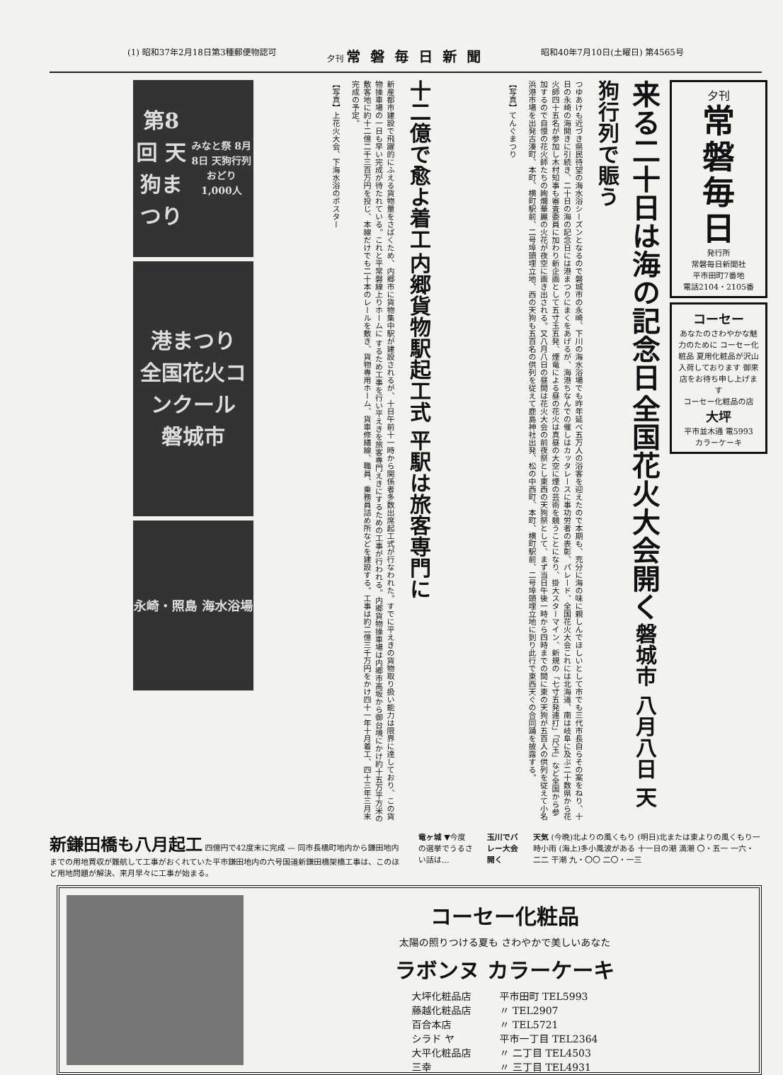(1) 昭和37年2月18日第3種郵便物認可 夕刊 常磐毎日新聞 昭和40年7月10日(土曜日) 第4565号
夕刊
常
磐
毎
日
発行所
常磐毎日新聞社
平市田町7番地
電話2104・2105番
コーセー
あなたのさわやかな魅力のために コーセー化粧品 夏用化粧品が沢山入荷しております 御来店をお待ち申し上げます
コーセー化粧品の店
大坪
平市並木通 電5993
カラーケーキ
来る二十日は海の記念日 全国花火大会開く 磐城市 八月八日 天狗行列で賑う
つゆあけも近づき県民待望の海水浴シーズンとなるので磐城市の永崎、下川の海水浴場でも昨年延べ五万人の浴客を迎えたので本期も、充分に海の味に親しんでほしいとして市でも三代市長自らその案をねり、十日の永崎の海開きに引続き、二十日の海の記念日には港まつりにまくをあげるが、海港ちなんでの催しはカッタレースに事功労者の表彰、パレード、全国花火大会これには北海道、南は岐阜に及ぶ二十数県から花火師四十五名が参加し木村知事も審査委員に加わり新企画として五寸玉五発、煙竜による昼の花火は真昼の大空に煙の芸術を競うことになり、掛大スターマイン、新規の「七寸五発連打」「尺玉」など全国から参加するので自慢の花火師たちの絢爛華麗の火花が夜空に画き出される。又八月八日の昼間は花火大会の前夜祭とし東西の天狗祭として、まず当日午後一時から四時までの間に東の天狗が五百人の供列を従えて小名浜港市場を出発古湊町、本町、横町駅前、二号埠頭埋立地、西の天狗も五百名の供列を従えて鹿島神社出発、松の中西町、本町、横町駅前、二号埠頭埋立地に到り此行で東西天ぐの合同踊を披露する。
【写真】てんぐまつり
十二億で愈よ着工 内郷貨物駅起工式 平駅は旅客専門に
新産都市建設で飛躍的にふえる貨物量をさばくため、内郷市に貨物集中駅が建設されるが、十日午前十一時から関係者多数出席起工式が行なわれた。すでに平えきの貨物取り扱い能力は限界に達しており、この貨物操車場の一日も早い完成が待たれている。これと平常磐線上りホームに するため工事を行い平えきを旅客専門えきにするための工事が行われる。内郷貨物操車場は内郷市高坂から御台境にかけ約十五万平方米の敷客地に約十二億二千三百万円を投じ、本線だけでも二十本のレールを敷き、貨物専用ホーム、貨車修繕線、職員、乗務員詰め所などを建設する。工事は約二億三千万円をかけ四十一年十月着工、四十三年三月末完成の予定。
【写真】上花火大会、下海水浴のポスター
第8回 天狗まつり
みなと祭 8月8日 天狗行列おどり 1,000人
港まつり
全国花火コンクール
磐城市
永崎・照島 海水浴場
新鎌田橋も八月起工 四億円で42度末に完成 — 同市長橋町地内から鎌田地内までの用地買収が難航して工事がおくれていた平市鎌田地内の六号国道新鎌田橋架橋工事は、このほど用地問題が解決、来月早々に工事が始まる。
竜ヶ城 ▼今度の選挙でうるさい話は… 玉川でバレー大会開く 天気 (今晩)北よりの風くもり (明日)北または東よりの風くもり一時小雨 (海上)多小風波がある 十一日の潮 満潮 〇・五一 一六・二二 干潮 九・〇〇 二〇・一三
コーセー化粧品
太陽の照りつける夏も さわやかで美しいあなた
ラボンヌ カラーケーキ
大坪化粧品店
藤越化粧品店
百合本店
シラド ヤ
大平化粧品店
三幸
平市田町 TEL5993
〃 TEL2907
〃 TEL5721
平市一丁目 TEL2364
〃 二丁目 TEL4503
〃 三丁目 TEL4931